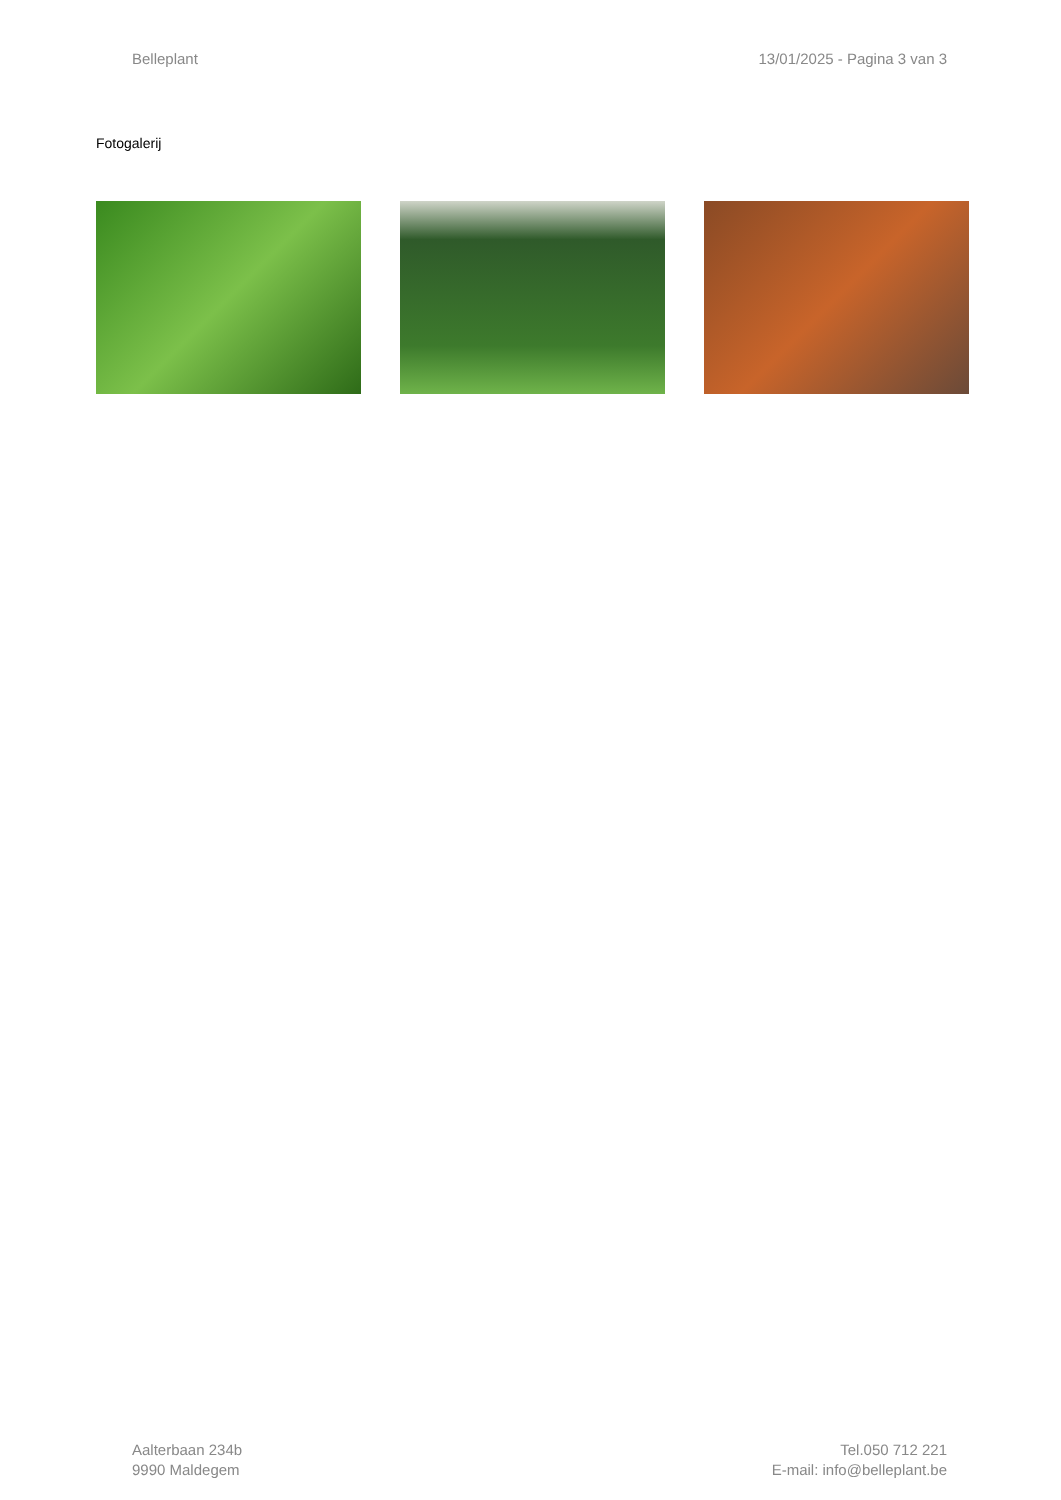Belleplant 13/01/2025 - Pagina 3 van 3
Fotogalerij
Aalterbaan 234b
9990 Maldegem
Tel.050 712 221
E-mail: info@belleplant.be